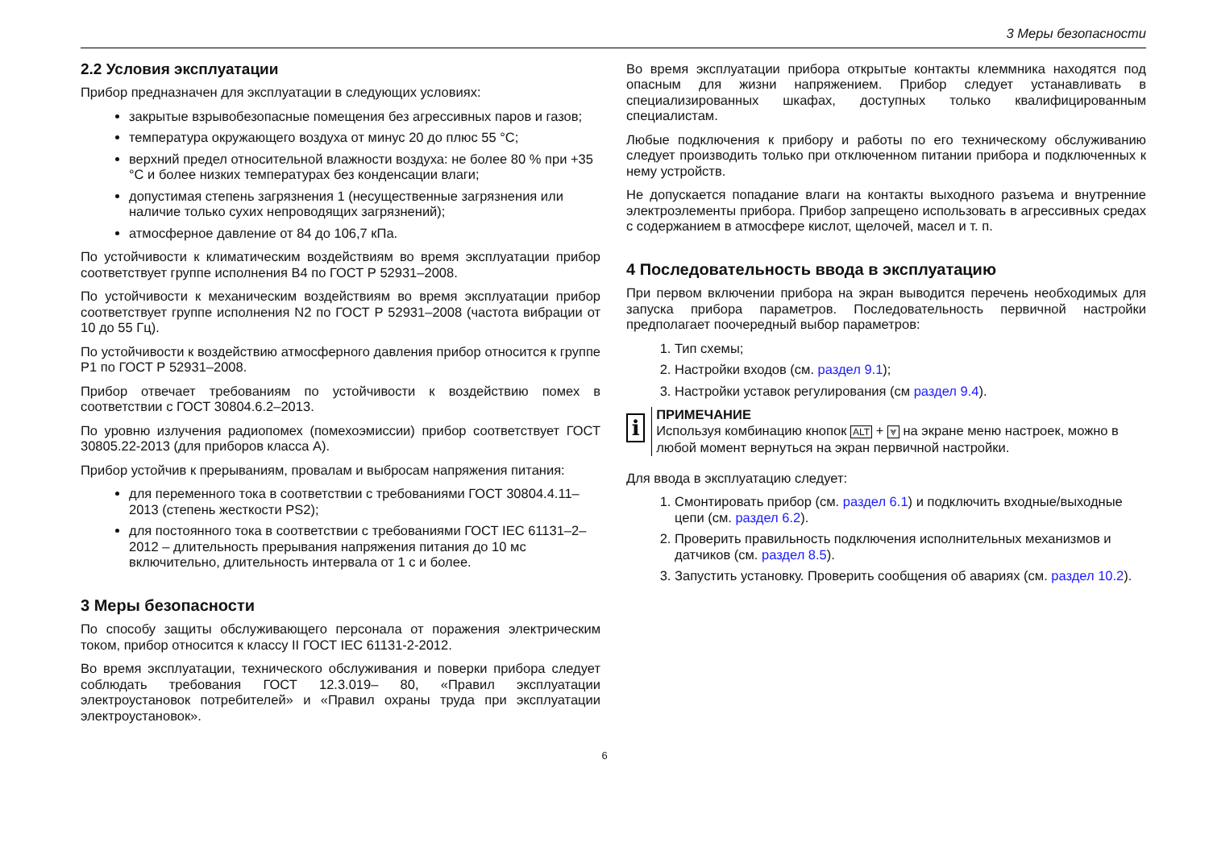3 Меры безопасности
2.2 Условия эксплуатации
Прибор предназначен для эксплуатации в следующих условиях:
закрытые взрывобезопасные помещения без агрессивных паров и газов;
температура окружающего воздуха от минус 20 до плюс 55 °C;
верхний предел относительной влажности воздуха: не более 80 % при +35 °C и более низких температурах без конденсации влаги;
допустимая степень загрязнения 1 (несущественные загрязнения или наличие только сухих непроводящих загрязнений);
атмосферное давление от 84 до 106,7 кПа.
По устойчивости к климатическим воздействиям во время эксплуатации прибор соответствует группе исполнения В4 по ГОСТ Р 52931–2008.
По устойчивости к механическим воздействиям во время эксплуатации прибор соответствует группе исполнения N2 по ГОСТ Р 52931–2008 (частота вибрации от 10 до 55 Гц).
По устойчивости к воздействию атмосферного давления прибор относится к группе Р1 по ГОСТ Р 52931–2008.
Прибор отвечает требованиям по устойчивости к воздействию помех в соответствии с ГОСТ 30804.6.2–2013.
По уровню излучения радиопомех (помехоэмиссии) прибор соответствует ГОСТ 30805.22-2013 (для приборов класса А).
Прибор устойчив к прерываниям, провалам и выбросам напряжения питания:
для переменного тока в соответствии с требованиями ГОСТ 30804.4.11–2013 (степень жесткости PS2);
для постоянного тока в соответствии с требованиями ГОСТ IEC 61131–2–2012 – длительность прерывания напряжения питания до 10 мс включительно, длительность интервала от 1 с и более.
3 Меры безопасности
По способу защиты обслуживающего персонала от поражения электрическим током, прибор относится к классу II ГОСТ IEC 61131-2-2012.
Во время эксплуатации, технического обслуживания и поверки прибора следует соблюдать требования ГОСТ 12.3.019– 80, «Правил эксплуатации электроустановок потребителей» и «Правил охраны труда при эксплуатации электроустановок».
Во время эксплуатации прибора открытые контакты клеммника находятся под опасным для жизни напряжением. Прибор следует устанавливать в специализированных шкафах, доступных только квалифицированным специалистам.
Любые подключения к прибору и работы по его техническому обслуживанию следует производить только при отключенном питании прибора и подключенных к нему устройств.
Не допускается попадание влаги на контакты выходного разъема и внутренние электроэлементы прибора. Прибор запрещено использовать в агрессивных средах с содержанием в атмосфере кислот, щелочей, масел и т. п.
4 Последовательность ввода в эксплуатацию
При первом включении прибора на экран выводится перечень необходимых для запуска прибора параметров. Последовательность первичной настройки предполагает поочередный выбор параметров:
1. Тип схемы;
2. Настройки входов (см. раздел 9.1);
3. Настройки уставок регулирования (см раздел 9.4).
i
ПРИМЕЧАНИЕ
Используя комбинацию кнопок ALT + ⩔ на экране меню настроек, можно в любой момент вернуться на экран первичной настройки.
Для ввода в эксплуатацию следует:
1. Смонтировать прибор (см. раздел 6.1) и подключить входные/выходные цепи (см. раздел 6.2).
2. Проверить правильность подключения исполнительных механизмов и датчиков (см. раздел 8.5).
3. Запустить установку. Проверить сообщения об авариях (см. раздел 10.2).
6